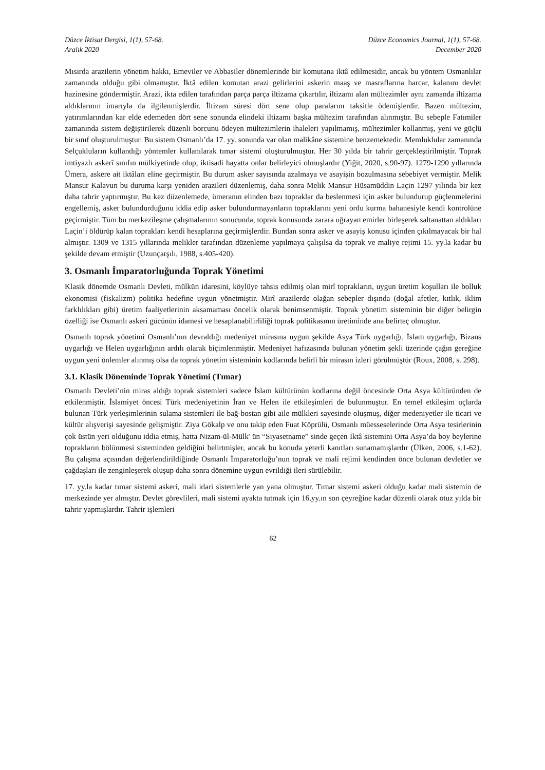Düzce İktisat Dergisi, 1(1), 57-68.
Aralık 2020
Düzce Economics Journal, 1(1), 57-68.
December 2020
Mısırda arazilerin yönetim hakkı, Emeviler ve Abbasiler dönemlerinde bir komutana iktâ edilmesidir, ancak bu yöntem Osmanlılar zamanında olduğu gibi olmamıştır. İktâ edilen komutan arazi gelirlerini askerin maaş ve masraflarına harcar, kalanını devlet hazinesine göndermiştir. Arazi, ikta edilen tarafından parça parça iltizama çıkartılır, iltizamı alan mültezimler aynı zamanda iltizama aldıklarının imarıyla da ilgilenmişlerdir. İltizam süresi dört sene olup paralarını taksitle ödemişlerdir. Bazen mültezim, yatırımlarından kar elde edemeden dört sene sonunda elindeki iltizamı başka mültezim tarafından alınmıştır. Bu sebeple Fatımiler zamanında sistem değiştirilerek düzenli borcunu ödeyen mültezimlerin ihaleleri yapılmamış, mültezimler kollanmış, yeni ve güçlü bir sınıf oluşturulmuştur. Bu sistem Osmanlı’da 17. yy. sonunda var olan malikâne sistemine benzemektedir. Memluklular zamanında Selçukluların kullandığı yöntemler kullanılarak tımar sistemi oluşturulmuştur. Her 30 yılda bir tahrir gerçekleştirilmiştir. Toprak imtiyazlı askerî sınıfın mülkiyetinde olup, iktisadi hayatta onlar belirleyici olmuşlardır (Yiğit, 2020, s.90-97). 1279-1290 yıllarında Ümera, askere ait iktâları eline geçirmiştir. Bu durum asker sayısında azalmaya ve asayişin bozulmasına sebebiyet vermiştir. Melik Mansur Kalavun bu duruma karşı yeniden arazileri düzenlemiş, daha sonra Melik Mansur Hüsamüddin Laçin 1297 yılında bir kez daha tahrir yaptırmıştır. Bu kez düzenlemede, ümeranın elinden bazı topraklar da beslenmesi için asker bulundurup güçlenmelerini engellemiş, asker bulundurduğunu iddia edip asker bulundurmayanların topraklarını yeni ordu kurma bahanesiyle kendi kontrolüne geçirmiştir. Tüm bu merkezileşme çalışmalarının sonucunda, toprak konusunda zarara uğrayan emirler birleşerek saltanattan aldıkları Laçin’i öldürüp kalan toprakları kendi hesaplarına geçirmişlerdir. Bundan sonra asker ve asayiş konusu içinden çıkılmayacak bir hal almıştır. 1309 ve 1315 yıllarında melikler tarafından düzenleme yapılmaya çalışılsa da toprak ve maliye rejimi 15. yy.la kadar bu şekilde devam etmiştir (Uzunçarşılı, 1988, s.405-420).
3. Osmanlı İmparatorluğunda Toprak Yönetimi
Klasik dönemde Osmanlı Devleti, mülkün idaresini, köylüye tahsis edilmiş olan mirî toprakların, uygun üretim koşulları ile bolluk ekonomisi (fiskalizm) politika hedefine uygun yönetmiştir. Mirî arazilerde olağan sebepler dışında (doğal afetler, kıtlık, iklim farklılıkları gibi) üretim faaliyetlerinin aksamaması öncelik olarak benimsenmiştir. Toprak yönetim sisteminin bir diğer belirgin özelliği ise Osmanlı askeri gücünün idamesi ve hesaplanabilirliliği toprak politikasının üretiminde ana belirteç olmuştur.
Osmanlı toprak yönetimi Osmanlı’nın devraldığı medeniyet mirasına uygun şekilde Asya Türk uygarlığı, İslam uygarlığı, Bizans uygarlığı ve Helen uygarlığının ardılı olarak biçimlenmiştir. Medeniyet hafızasında bulunan yönetim şekli üzerinde çağın gereğine uygun yeni önlemler alınmış olsa da toprak yönetim sisteminin kodlarında belirli bir mirasın izleri görülmüştür (Roux, 2008, s. 298).
3.1. Klasik Döneminde Toprak Yönetimi (Tımar)
Osmanlı Devleti’nin miras aldığı toprak sistemleri sadece İslam kültürünün kodlarına değil öncesinde Orta Asya kültüründen de etkilenmiştir. İslamiyet öncesi Türk medeniyetinin İran ve Helen ile etkileşimleri de bulunmuştur. En temel etkileşim uçlarda bulunan Türk yerleşimlerinin sulama sistemleri ile bağ-bostan gibi aile mülkleri sayesinde oluşmuş, diğer medeniyetler ile ticari ve kültür alışverişi sayesinde gelişmiştir. Ziya Gökalp ve onu takip eden Fuat Köprülü, Osmanlı müesseselerinde Orta Asya tesirlerinin çok üstün yeri olduğunu iddia etmiş, hatta Nizam-ül-Mülk' ün “Siyasetname” sinde geçen İktâ sistemini Orta Asya’da boy beylerine toprakların bölünmesi sisteminden geldiğini belirtmişler, ancak bu konuda yeterli kanıtları sunamamışlardır (Ülken, 2006, s.1-62). Bu çalışma açısından değerlendirildiğinde Osmanlı İmparatorluğu’nun toprak ve mali rejimi kendinden önce bulunan devletler ve çağdaşları ile zenginleşerek oluşup daha sonra dönemine uygun evrildiği ileri sürülebilir.
17. yy.la kadar tımar sistemi askeri, mali idari sistemlerle yan yana olmuştur. Tımar sistemi askeri olduğu kadar mali sistemin de merkezinde yer almıştır. Devlet görevlileri, mali sistemi ayakta tutmak için 16.yy.ın son çeyreğine kadar düzenli olarak otuz yılda bir tahrir yapmışlardır. Tahrir işlemleri
62